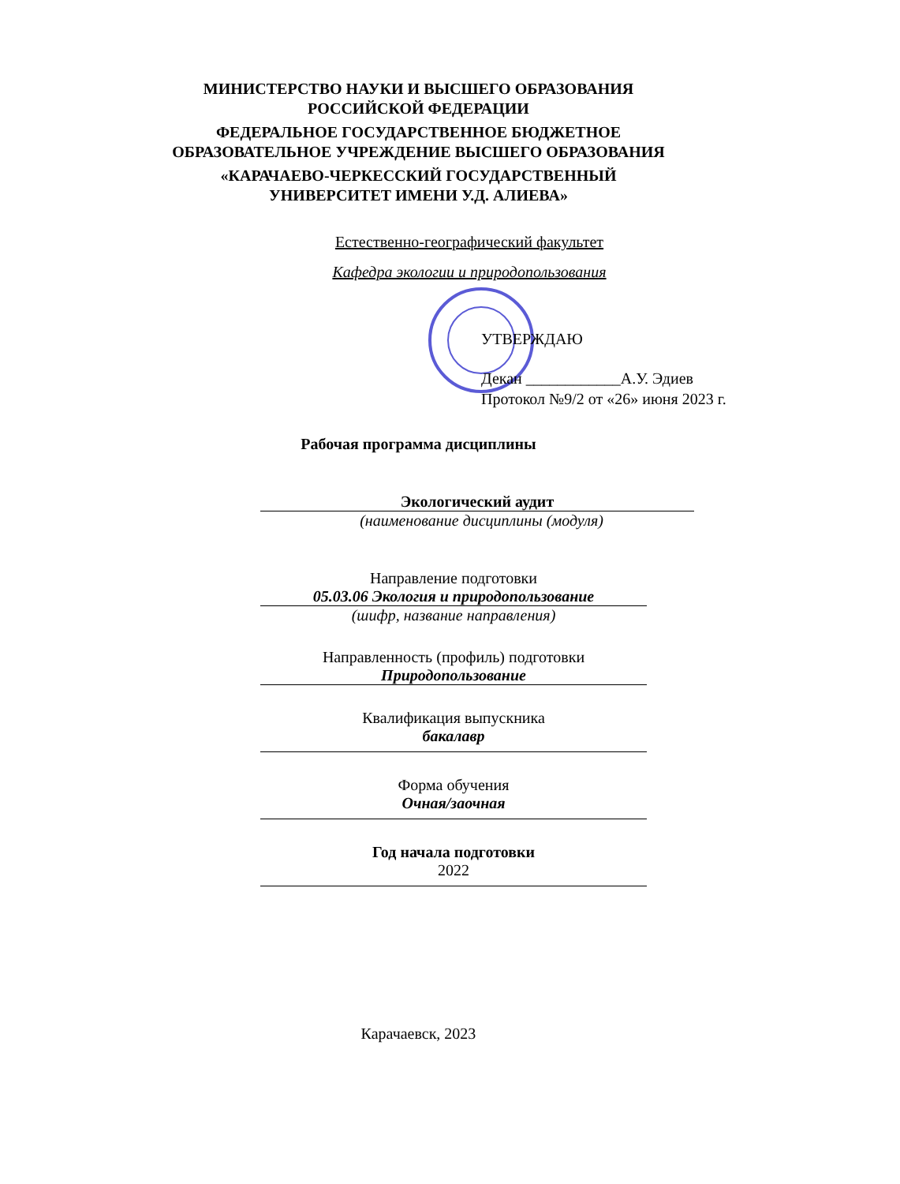МИНИСТЕРСТВО НАУКИ И ВЫСШЕГО ОБРАЗОВАНИЯ
РОССИЙСКОЙ ФЕДЕРАЦИИ
ФЕДЕРАЛЬНОЕ ГОСУДАРСТВЕННОЕ БЮДЖЕТНОЕ
ОБРАЗОВАТЕЛЬНОЕ УЧРЕЖДЕНИЕ ВЫСШЕГО ОБРАЗОВАНИЯ
«КАРАЧАЕВО-ЧЕРКЕССКИЙ ГОСУДАРСТВЕННЫЙ
УНИВЕРСИТЕТ ИМЕНИ У.Д. АЛИЕВА»
Естественно-географический факультет
Кафедра экологии и природопользования
УТВЕРЖДАЮ
Декан ____________А.У. Эдиев
Протокол №9/2 от «26» июня 2023 г.
Рабочая программа дисциплины
Экологический аудит
(наименование дисциплины (модуля)
Направление подготовки
05.03.06 Экология и природопользование
(шифр, название направления)
Направленность (профиль) подготовки
Природопользование
Квалификация выпускника
бакалавр
Форма обучения
Очная/заочная
Год начала подготовки
2022
Карачаевск, 2023